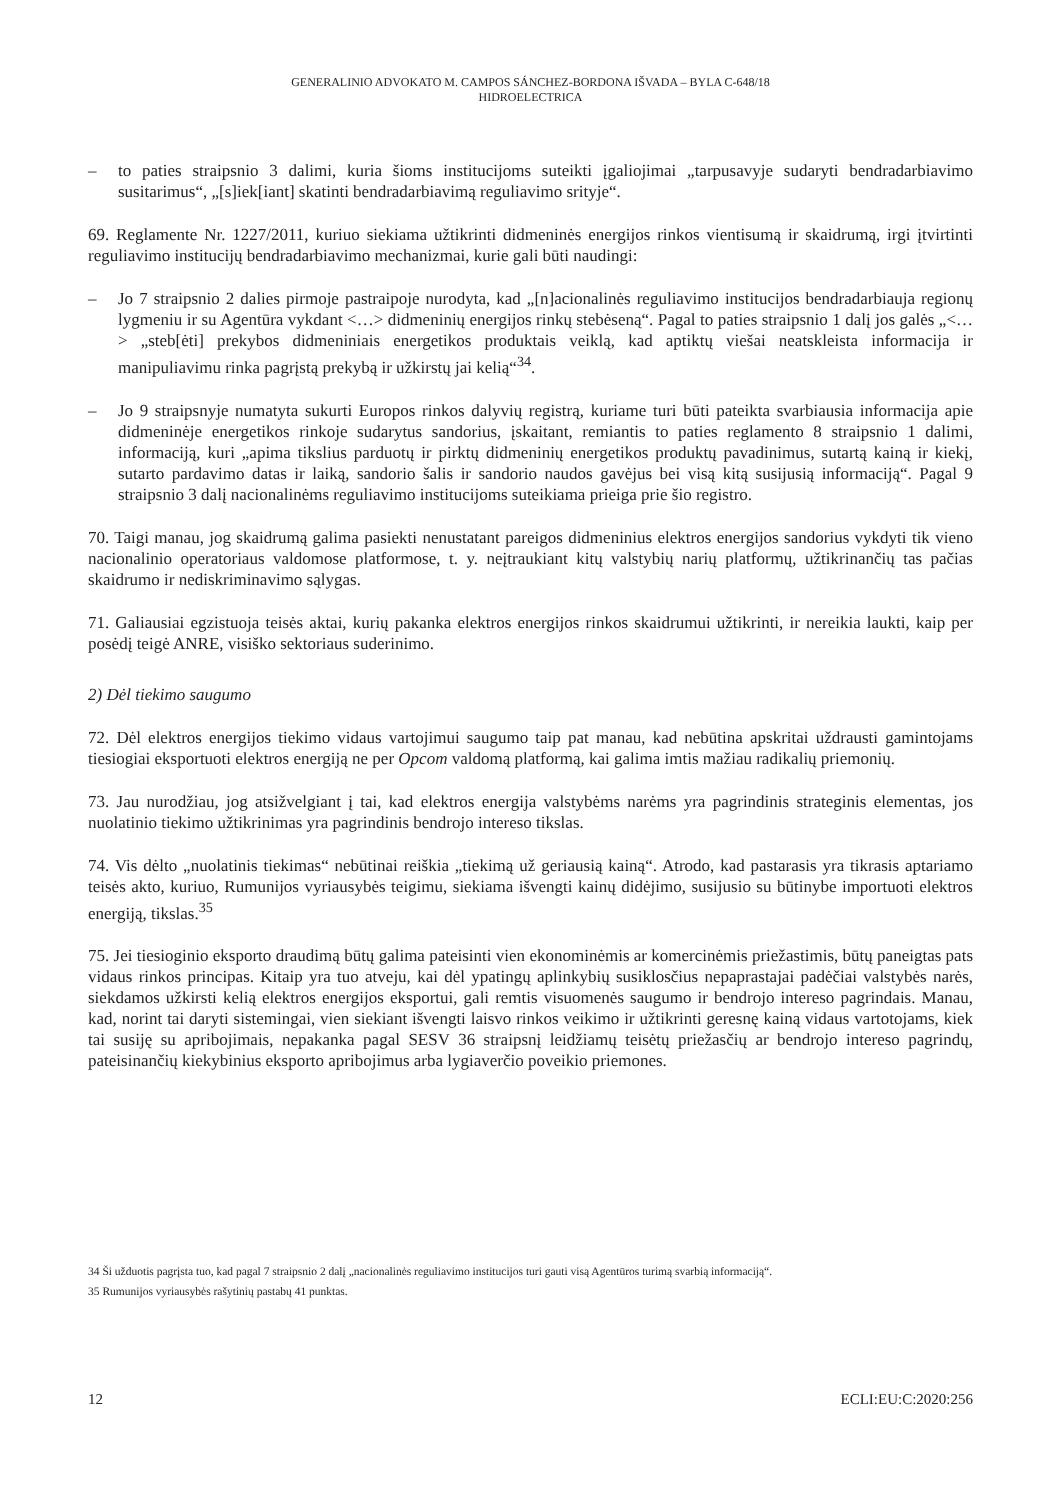GENERALINIO ADVOKATO M. CAMPOS SÁNCHEZ-BORDONA IŠVADA – BYLA C-648/18
HIDROELECTRICA
– to paties straipsnio 3 dalimi, kuria šioms institucijoms suteikti įgaliojimai „tarpusavyje sudaryti bendradarbiavimo susitarimus“, „[s]iek[iant] skatinti bendradarbiavimą reguliavimo srityje“.
69. Reglamente Nr. 1227/2011, kuriuo siekiama užtikrinti didmeninės energijos rinkos vientisumą ir skaidrumą, irgi įtvirtinti reguliavimo institucijų bendradarbiavimo mechanizmai, kurie gali būti naudingi:
– Jo 7 straipsnio 2 dalies pirmoje pastraipoje nurodyta, kad „[n]acionalinės reguliavimo institucijos bendradarbiauja regionų lygmeniu ir su Agentūra vykdant <…> didmeninių energijos rinkų stebėseną“. Pagal to paties straipsnio 1 dalį jos galės „<…> „steb[ėti] prekybos didmeniniais energetikos produktais veiklą, kad aptiktų viešai neatskleista informacija ir manipuliavimu rinka pagrįstą prekybą ir užkirstų jai kelią“<sup>34</sup>.
– Jo 9 straipsnyje numatyta sukurti Europos rinkos dalyvių registrą, kuriame turi būti pateikta svarbiausia informacija apie didmeninėje energetikos rinkoje sudarytus sandorius, įskaitant, remiantis to paties reglamento 8 straipsnio 1 dalimi, informaciją, kuri „apima tikslius parduotų ir pirktų didmeninių energetikos produktų pavadinimus, sutartą kainą ir kiekį, sutarto pardavimo datas ir laiką, sandorio šalis ir sandorio naudos gavėjus bei visą kitą susijusią informaciją“. Pagal 9 straipsnio 3 dalį nacionalinėms reguliavimo institucijoms suteikiama prieiga prie šio registro.
70. Taigi manau, jog skaidrumą galima pasiekti nenustatant pareigos didmeninius elektros energijos sandorius vykdyti tik vieno nacionalinio operatoriaus valdomose platformose, t. y. neįtraukiant kitų valstybių narių platformų, užtikrinančių tas pačias skaidrumo ir nediskriminavimo sąlygas.
71. Galiausiai egzistuoja teisės aktai, kurių pakanka elektros energijos rinkos skaidrumui užtikrinti, ir nereikia laukti, kaip per posėdį teigė ANRE, visiško sektoriaus suderinimo.
2) Dėl tiekimo saugumo
72. Dėl elektros energijos tiekimo vidaus vartojimui saugumo taip pat manau, kad nebūtina apskritai uždrausti gamintojams tiesiogiai eksportuoti elektros energiją ne per Opcom valdomą platformą, kai galima imtis mažiau radikalių priemonių.
73. Jau nurodžiau, jog atsižvelgiant į tai, kad elektros energija valstybėms narėms yra pagrindinis strateginis elementas, jos nuolatinio tiekimo užtikrinimas yra pagrindinis bendrojo intereso tikslas.
74. Vis dėlto „nuolatinis tiekimas“ nebūtinai reiškia „tiekimą už geriausią kainą“. Atrodo, kad pastarasis yra tikrasis aptariamo teisės akto, kuriuo, Rumunijos vyriausybės teigimu, siekiama išvengti kainų didėjimo, susijusio su būtinybe importuoti elektros energiją, tikslas.<sup>35</sup>
75. Jei tiesioginio eksporto draudimą būtų galima pateisinti vien ekonominėmis ar komercinėmis priežastimis, būtų paneigtas pats vidaus rinkos principas. Kitaip yra tuo atveju, kai dėl ypatingų aplinkybių susiklosčius nepaprastajai padėčiai valstybės narės, siekdamos užkirsti kelią elektros energijos eksportui, gali remtis visuomenės saugumo ir bendrojo intereso pagrindais. Manau, kad, norint tai daryti sistemingai, vien siekiant išvengti laisvo rinkos veikimo ir užtikrinti geresnę kainą vidaus vartotojams, kiek tai susiję su apribojimais, nepakanka pagal SESV 36 straipsnį leidžiamų teisėtų priežasčių ar bendrojo intereso pagrindų, pateisinančių kiekybinius eksporto apribojimus arba lygiaverčio poveikio priemones.
34 Ši užduotis pagrįsta tuo, kad pagal 7 straipsnio 2 dalį „nacionalinės reguliavimo institucijos turi gauti visą Agentūros turimą svarbią informaciją“.
35 Rumunijos vyriausybės rašytinių pastabų 41 punktas.
12 ECLI:EU:C:2020:256